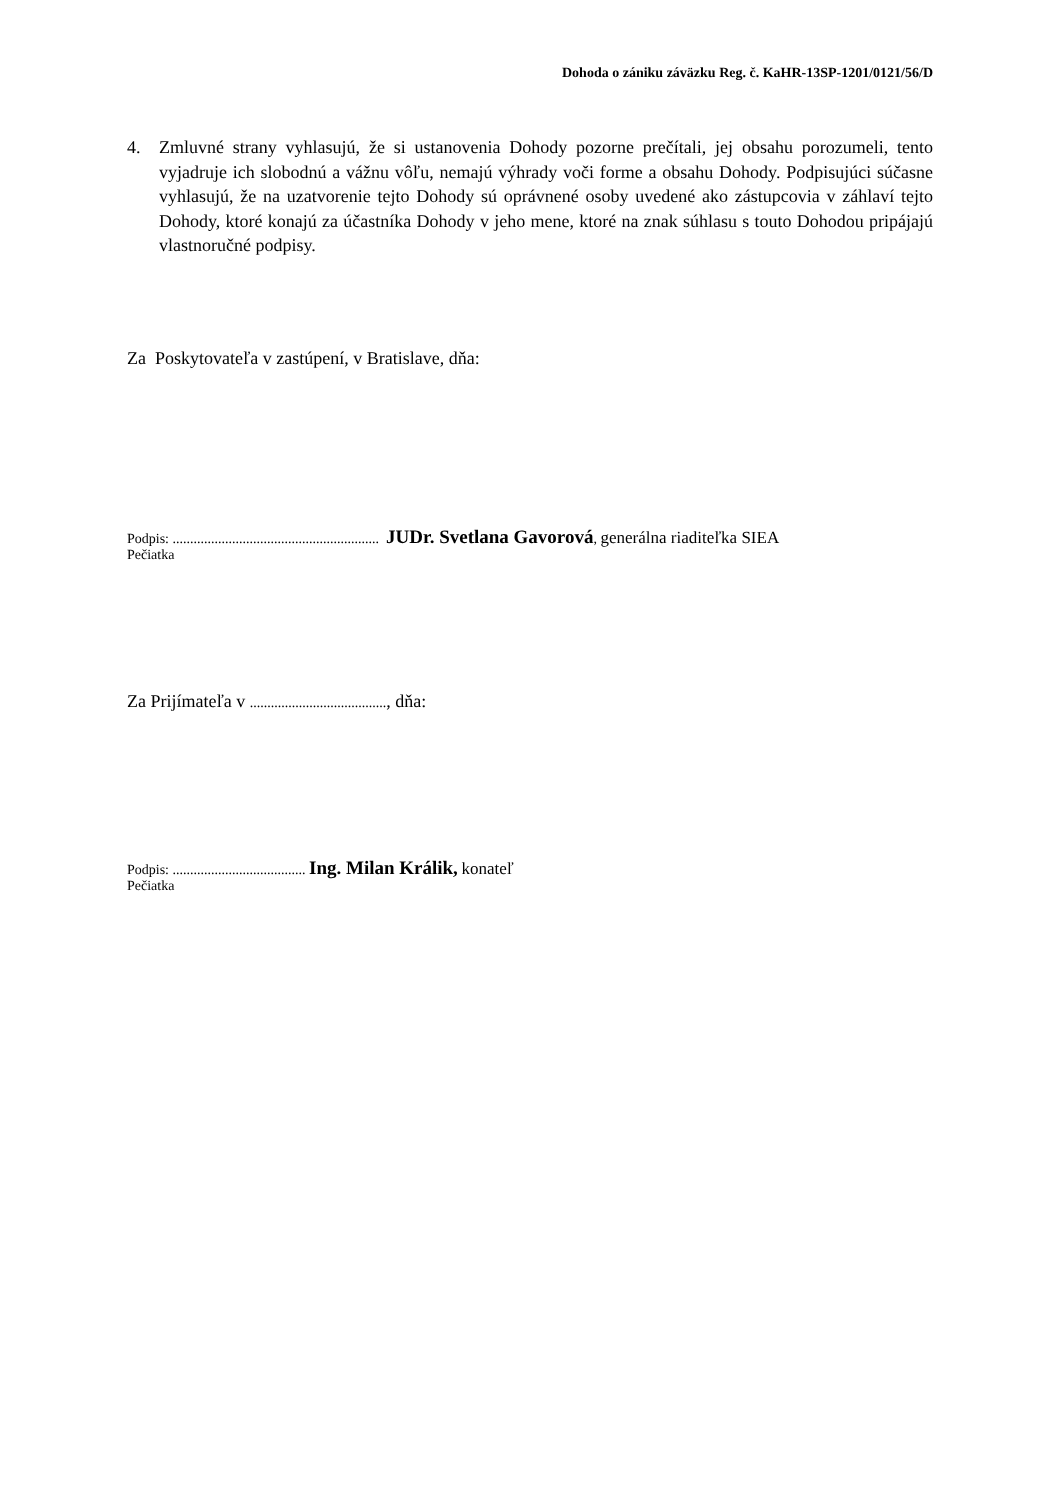Dohoda o zániku záväzku Reg. č. KaHR-13SP-1201/0121/56/D
4. Zmluvné strany vyhlasujú, že si ustanovenia Dohody pozorne prečítali, jej obsahu porozumeli, tento vyjadruje ich slobodnú a vážnu vôľu, nemajú výhrady voči forme a obsahu Dohody. Podpisujúci súčasne vyhlasujú, že na uzatvorenie tejto Dohody sú oprávnené osoby uvedené ako zástupcovia v záhlaví tejto Dohody, ktoré konajú za účastníka Dohody v jeho mene, ktoré na znak súhlasu s touto Dohodou pripájajú vlastnoručné podpisy.
Za Poskytovateľa v zastúpení, v Bratislave, dňa:
Podpis: ........................................................... JUDr. Svetlana Gavorová, generálna riaditeľka SIEA
Pečiatka
Za Prijímateľa v ......................................., dňa:
Podpis: ...................................... Ing. Milan Králik, konateľ
Pečiatka